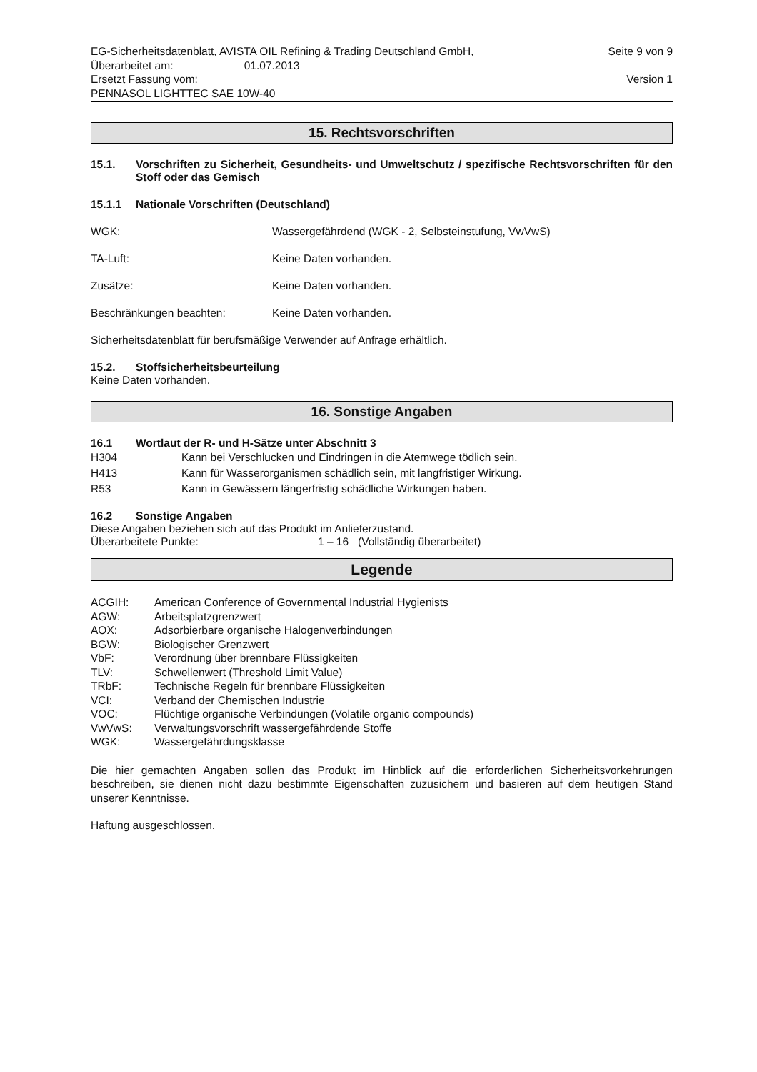EG-Sicherheitsdatenblatt, AVISTA OIL Refining & Trading Deutschland GmbH, Seite 9 von 9
Überarbeitet am: 01.07.2013
Ersetzt Fassung vom: Version 1
PENNASOL LIGHTTEC SAE 10W-40
15. Rechtsvorschriften
15.1. Vorschriften zu Sicherheit, Gesundheits- und Umweltschutz / spezifische Rechtsvorschriften für den Stoff oder das Gemisch
15.1.1 Nationale Vorschriften (Deutschland)
WGK: Wassergefährdend (WGK - 2, Selbsteinstufung, VwVwS)
TA-Luft: Keine Daten vorhanden.
Zusätze: Keine Daten vorhanden.
Beschränkungen beachten: Keine Daten vorhanden.
Sicherheitsdatenblatt für berufsmäßige Verwender auf Anfrage erhältlich.
15.2. Stoffsicherheitsbeurteilung
Keine Daten vorhanden.
16. Sonstige Angaben
16.1 Wortlaut der R- und H-Sätze unter Abschnitt 3
H304 Kann bei Verschlucken und Eindringen in die Atemwege tödlich sein.
H413 Kann für Wasserorganismen schädlich sein, mit langfristiger Wirkung.
R53 Kann in Gewässern längerfristig schädliche Wirkungen haben.
16.2 Sonstige Angaben
Diese Angaben beziehen sich auf das Produkt im Anlieferzustand.
Überarbeitete Punkte: 1 – 16 (Vollständig überarbeitet)
Legende
ACGIH: American Conference of Governmental Industrial Hygienists
AGW: Arbeitsplatzgrenzwert
AOX: Adsorbierbare organische Halogenverbindungen
BGW: Biologischer Grenzwert
VbF: Verordnung über brennbare Flüssigkeiten
TLV: Schwellenwert (Threshold Limit Value)
TRbF: Technische Regeln für brennbare Flüssigkeiten
VCI: Verband der Chemischen Industrie
VOC: Flüchtige organische Verbindungen (Volatile organic compounds)
VwVwS: Verwaltungsvorschrift wassergefährdende Stoffe
WGK: Wassergefährdungsklasse
Die hier gemachten Angaben sollen das Produkt im Hinblick auf die erforderlichen Sicherheitsvorkehrungen beschreiben, sie dienen nicht dazu bestimmte Eigenschaften zuzusichern und basieren auf dem heutigen Stand unserer Kenntnisse.
Haftung ausgeschlossen.